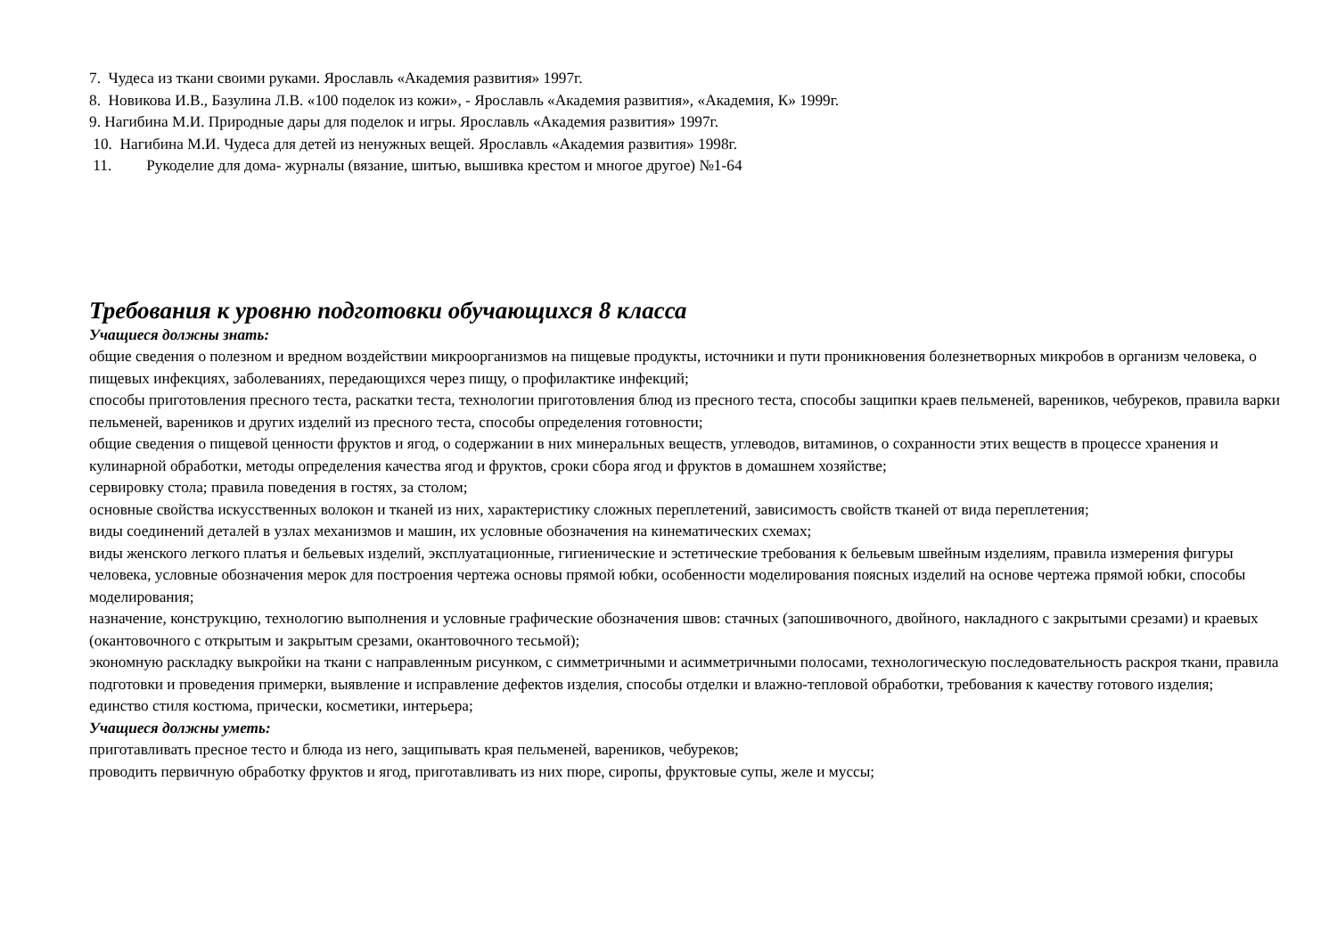7. Чудеса из ткани своими руками. Ярославль «Академия развития» 1997г.
8. Новикова И.В., Базулина Л.В. «100 поделок из кожи», - Ярославль «Академия развития», «Академия, К» 1999г.
9. Нагибина М.И. Природные дары для поделок и игры. Ярославль «Академия развития» 1997г.
10. Нагибина М.И. Чудеса для детей из ненужных вещей. Ярославль «Академия развития» 1998г.
11. Рукоделие для дома- журналы (вязание, шитью, вышивка крестом и многое другое) №1-64
Требования к уровню подготовки обучающихся 8 класса
Учащиеся должны знать:
общие сведения о полезном и вредном воздействии микроорганизмов на пищевые продукты, источники и пути проникновения болезнетворных микробов в организм человека, о пищевых инфекциях, заболеваниях, передающихся через пищу, о профилактике инфекций;
способы приготовления пресного теста, раскатки теста, технологии приготовления блюд из пресного теста, способы защипки краев пельменей, вареников, чебуреков, правила варки пельменей, вареников и других изделий из пресного теста, способы определения готовности;
общие сведения о пищевой ценности фруктов и ягод, о содержании в них минеральных веществ, углеводов, витаминов, о сохранности этих веществ в процессе хранения и кулинарной обработки, методы определения качества ягод и фруктов, сроки сбора ягод и фруктов в домашнем хозяйстве;
сервировку стола; правила поведения в гостях, за столом;
основные свойства искусственных волокон и тканей из них, характеристику сложных переплетений, зависимость свойств тканей от вида переплетения;
виды соединений деталей в узлах механизмов и машин, их условные обозначения на кинематических схемах;
виды женского легкого платья и бельевых изделий, эксплуатационные, гигиенические и эстетические требования к бельевым швейным изделиям, правила измерения фигуры человека, условные обозначения мерок для построения чертежа основы прямой юбки, особенности моделирования поясных изделий на основе чертежа прямой юбки, способы моделирования;
назначение, конструкцию, технологию выполнения и условные графические обозначения швов: стачных (запошивочного, двойного, накладного с закрытыми срезами) и краевых (окантовочного с открытым и закрытым срезами, окантовочного тесьмой);
экономную раскладку выкройки на ткани с направленным рисунком, с симметричными и асимметричными полосами, технологическую последовательность раскроя ткани, правила подготовки и проведения примерки, выявление и исправление дефектов изделия, способы отделки и влажно-тепловой обработки, требования к качеству готового изделия;
единство стиля костюма, прически, косметики, интерьера;
Учащиеся должны уметь:
приготавливать пресное тесто и блюда из него, защипывать края пельменей, вареников, чебуреков;
проводить первичную обработку фруктов и ягод, приготавливать из них пюре, сиропы, фруктовые супы, желе и муссы;